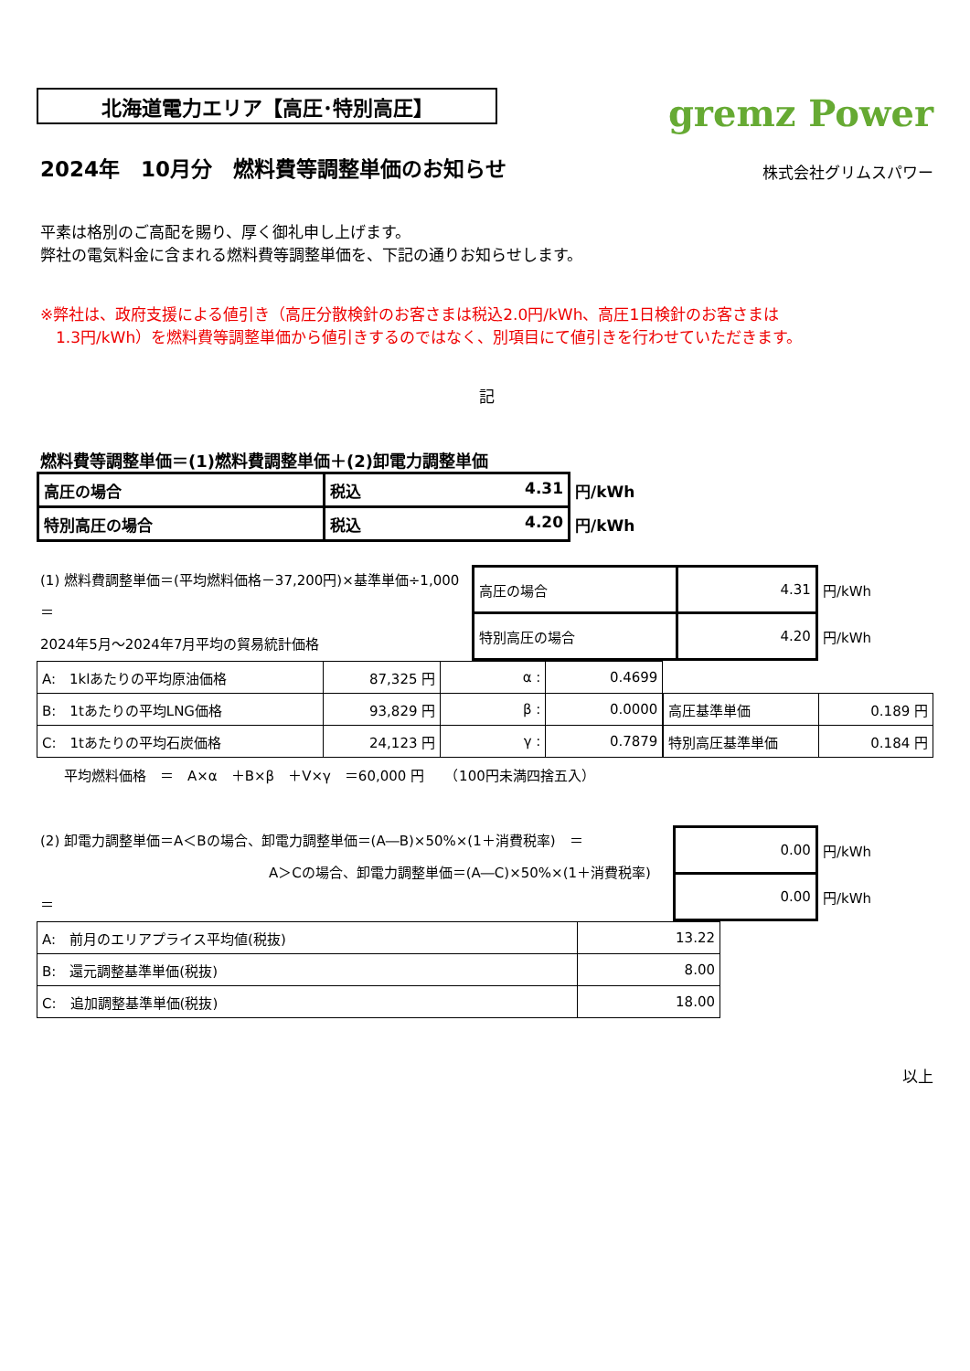北海道電力エリア【高圧･特別高圧】
gremz Power
2024年　10月分　燃料費等調整単価のお知らせ
株式会社グリムスパワー
平素は格別のご高配を賜り、厚く御礼申し上げます。
弊社の電気料金に含まれる燃料費等調整単価を、下記の通りお知らせします。
※弊社は、政府支援による値引き（高圧分散検針のお客さまは税込2.0円/kWh、高圧1日検針のお客さまは
　1.3円/kWh）を燃料費等調整単価から値引きするのではなく、別項目にて値引きを行わせていただきます。
記
燃料費等調整単価＝(1)燃料費調整単価＋(2)卸電力調整単価
| 高圧の場合 | 税込 4.31 | 円/kWh |
| 特別高圧の場合 | 税込 4.20 | 円/kWh |
(1) 燃料費調整単価＝(平均燃料価格－37,200円)×基準単価÷1,000　＝
2024年5月～2024年7月平均の貿易統計価格
| 高圧の場合 | 4.31 | 円/kWh |
| 特別高圧の場合 | 4.20 | 円/kWh |
| A: 1klあたりの平均原油価格 | 87,325 円 | α : | 0.4699 |
| B: 1tあたりの平均LNG価格 | 93,829 円 | β : | 0.0000 |
| C: 1tあたりの平均石炭価格 | 24,123 円 | γ : | 0.7879 |
| 高圧基準単価 | 0.189 円 |
| 特別高圧基準単価 | 0.184 円 |
平均燃料価格　＝　A×α　＋B×β　＋V×γ　＝60,000 円　　（100円未満四捨五入）
(2) 卸電力調整単価＝A＜Bの場合、卸電力調整単価＝(A―B)×50%×(1＋消費税率)　＝
A＞Cの場合、卸電力調整単価＝(A―C)×50%×(1＋消費税率)　＝
| 0.00 | 円/kWh |
| 0.00 | 円/kWh |
| A: 前月のエリアプライス平均値(税抜) | 13.22 |
| B: 還元調整基準単価(税抜) | 8.00 |
| C: 追加調整基準単価(税抜) | 18.00 |
以上